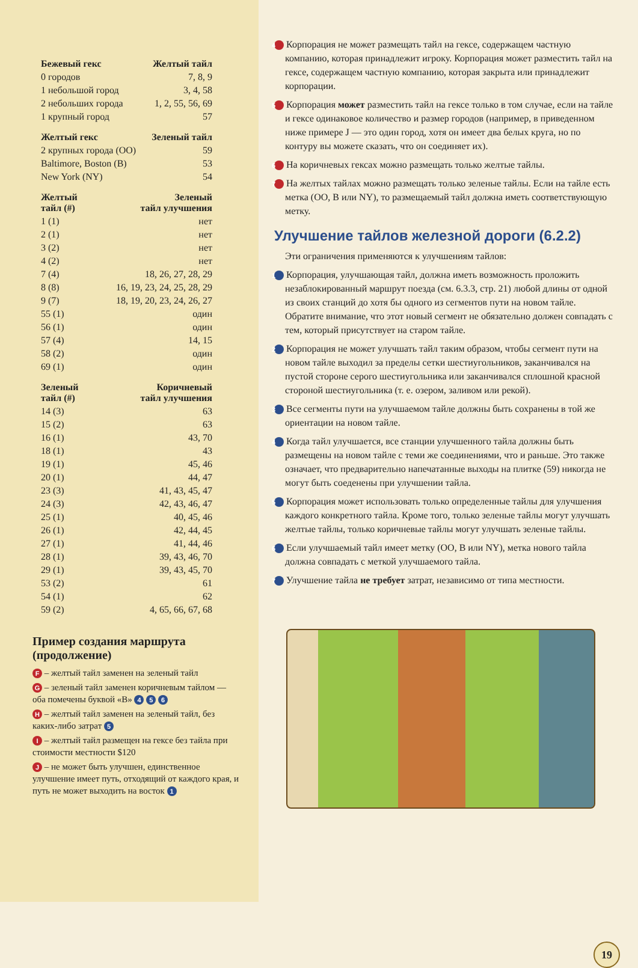| Бежевый гекс | Желтый тайл |
| --- | --- |
| 0 городов | 7, 8, 9 |
| 1 небольшой город | 3, 4, 58 |
| 2 небольших города | 1, 2, 55, 56, 69 |
| 1 крупный город | 57 |
| Желтый гекс | Зеленый тайл |
| --- | --- |
| 2 крупных города (OO) | 59 |
| Baltimore, Boston (B) | 53 |
| New York (NY) | 54 |
| Желтый тайл (#) | Зеленый тайл улучшения |
| --- | --- |
| 1 (1) | нет |
| 2 (1) | нет |
| 3 (2) | нет |
| 4 (2) | нет |
| 7 (4) | 18, 26, 27, 28, 29 |
| 8 (8) | 16, 19, 23, 24, 25, 28, 29 |
| 9 (7) | 18, 19, 20, 23, 24, 26, 27 |
| 55 (1) | один |
| 56 (1) | один |
| 57 (4) | 14, 15 |
| 58 (2) | один |
| 69 (1) | один |
| Зеленый тайл (#) | Коричневый тайл улучшения |
| --- | --- |
| 14 (3) | 63 |
| 15 (2) | 63 |
| 16 (1) | 43, 70 |
| 18 (1) | 43 |
| 19 (1) | 45, 46 |
| 20 (1) | 44, 47 |
| 23 (3) | 41, 43, 45, 47 |
| 24 (3) | 42, 43, 46, 47 |
| 25 (1) | 40, 45, 46 |
| 26 (1) | 42, 44, 45 |
| 27 (1) | 41, 44, 46 |
| 28 (1) | 39, 43, 46, 70 |
| 29 (1) | 39, 43, 45, 70 |
| 53 (2) | 61 |
| 54 (1) | 62 |
| 59 (2) | 4, 65, 66, 67, 68 |
Пример создания маршрута (продолжение)
F – желтый тайл заменен на зеленый тайл
G – зеленый тайл заменен коричневым тайлом — оба помечены буквой «B» 4 5 6
H – желтый тайл заменен на зеленый тайл, без каких-либо затрат 5
I – желтый тайл размещен на гексе без тайла при стоимости местности $120
J – не может быть улучшен, единственное улучшение имеет путь, отходящий от каждого края, и путь не может выходить на восток 1
4 Корпорация не может размещать тайл на гексе, содержащем частную компанию, которая принадлежит игроку. Корпорация может разместить тайл на гексе, содержащем частную компанию, которая закрыта или принадлежит корпорации.
5 Корпорация может разместить тайл на гексе только в том случае, если на тайле и гексе одинаковое количество и размер городов (например, в приведенном ниже примере J — это один город, хотя он имеет два белых круга, но по контуру вы можете сказать, что он соединяет их).
6 На коричневых гексах можно размещать только желтые тайлы.
7 На желтых тайлах можно размещать только зеленые тайлы. Если на тайле есть метка (OO, B или NY), то размещаемый тайл должна иметь соответствующую метку.
Улучшение тайлов железной дороги (6.2.2)
Эти ограничения применяются к улучшениям тайлов:
1 Корпорация, улучшающая тайл, должна иметь возможность проложить незаблокированный маршрут поезда (см. 6.3.3, стр. 21) любой длины от одной из своих станций до хотя бы одного из сегментов пути на новом тайле. Обратите внимание, что этот новый сегмент не обязательно должен совпадать с тем, который присутствует на старом тайле.
2 Корпорация не может улучшать тайл таким образом, чтобы сегмент пути на новом тайле выходил за пределы сетки шестиугольников, заканчивался на пустой стороне серого шестиугольника или заканчивался сплошной красной стороной шестиугольника (т. е. озером, заливом или рекой).
3 Все сегменты пути на улучшаемом тайле должны быть сохранены в той же ориентации на новом тайле.
4 Когда тайл улучшается, все станции улучшенного тайла должны быть размещены на новом тайле с теми же соединениями, что и раньше. Это также означает, что предварительно напечатанные выходы на плитке (59) никогда не могут быть соеденены при улучшении тайла.
5 Корпорация может использовать только определенные тайлы для улучшения каждого конкретного тайла. Кроме того, только зеленые тайлы могут улучшать желтые тайлы, только коричневые тайлы могут улучшать зеленые тайлы.
6 Если улучшаемый тайл имеет метку (OO, B или NY), метка нового тайла должна совпадать с меткой улучшаемого тайла.
7 Улучшение тайла не требует затрат, независимо от типа местности.
19